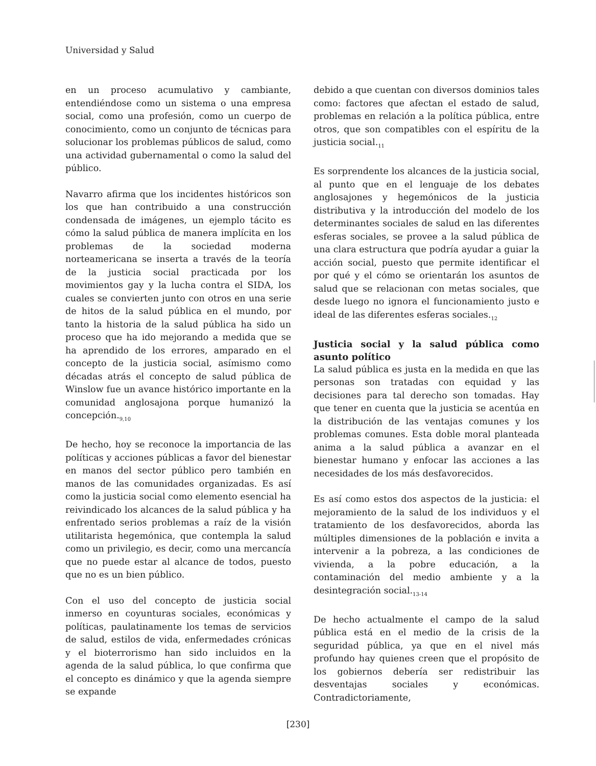Universidad y Salud
en un proceso acumulativo y cambiante, entendiéndose como un sistema o una empresa social, como una profesión, como un cuerpo de conocimiento, como un conjunto de técnicas para solucionar los problemas públicos de salud, como una actividad gubernamental o como la salud del público.
Navarro afirma que los incidentes históricos son los que han contribuido a una construcción condensada de imágenes, un ejemplo tácito es cómo la salud pública de manera implícita en los problemas de la sociedad moderna norteamericana se inserta a través de la teoría de la justicia social practicada por los movimientos gay y la lucha contra el SIDA, los cuales se convierten junto con otros en una serie de hitos de la salud pública en el mundo, por tanto la historia de la salud pública ha sido un proceso que ha ido mejorando a medida que se ha aprendido de los errores, amparado en el concepto de la justicia social, asímismo como décadas atrás el concepto de salud pública de Winslow fue un avance histórico importante en la comunidad anglosajona porque humanizó la concepción.<sub>9,10</sub>
De hecho, hoy se reconoce la importancia de las políticas y acciones públicas a favor del bienestar en manos del sector público pero también en manos de las comunidades organizadas. Es así como la justicia social como elemento esencial ha reivindicado los alcances de la salud pública y ha enfrentado serios problemas a raíz de la visión utilitarista hegemónica, que contempla la salud como un privilegio, es decir, como una mercancía que no puede estar al alcance de todos, puesto que no es un bien público.
Con el uso del concepto de justicia social inmerso en coyunturas sociales, económicas y políticas, paulatinamente los temas de servicios de salud, estilos de vida, enfermedades crónicas y el bioterrorismo han sido incluidos en la agenda de la salud pública, lo que confirma que el concepto es dinámico y que la agenda siempre se expande
debido a que cuentan con diversos dominios tales como: factores que afectan el estado de salud, problemas en relación a la política pública, entre otros, que son compatibles con el espíritu de la justicia social.<sub>11</sub>
Es sorprendente los alcances de la justicia social, al punto que en el lenguaje de los debates anglosajones y hegemónicos de la justicia distributiva y la introducción del modelo de los determinantes sociales de salud en las diferentes esferas sociales, se provee a la salud pública de una clara estructura que podría ayudar a guiar la acción social, puesto que permite identificar el por qué y el cómo se orientarán los asuntos de salud que se relacionan con metas sociales, que desde luego no ignora el funcionamiento justo e ideal de las diferentes esferas sociales.<sub>12</sub>
Justicia social y la salud pública como asunto político
La salud pública es justa en la medida en que las personas son tratadas con equidad y las decisiones para tal derecho son tomadas. Hay que tener en cuenta que la justicia se acentúa en la distribución de las ventajas comunes y los problemas comunes. Esta doble moral planteada anima a la salud pública a avanzar en el bienestar humano y enfocar las acciones a las necesidades de los más desfavorecidos.
Es así como estos dos aspectos de la justicia: el mejoramiento de la salud de los individuos y el tratamiento de los desfavorecidos, aborda las múltiples dimensiones de la población e invita a intervenir a la pobreza, a las condiciones de vivienda, a la pobre educación, a la contaminación del medio ambiente y a la desintegración social.<sub>13-14</sub>
De hecho actualmente el campo de la salud pública está en el medio de la crisis de la seguridad pública, ya que en el nivel más profundo hay quienes creen que el propósito de los gobiernos debería ser redistribuir las desventajas sociales y económicas. Contradictoriamente,
[230]